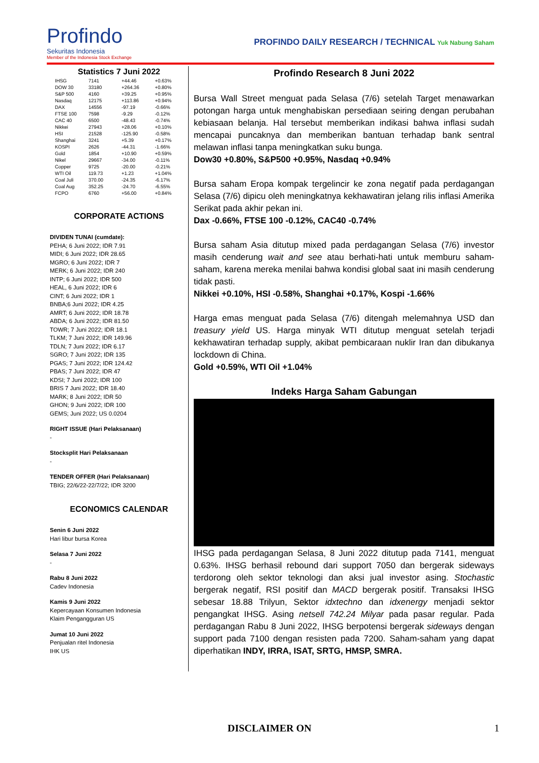Profindo
Sekuritas Indonesia
Member of the Indonesia Stock Exchange
PROFINDO DAILY RESEARCH / TECHNICAL Yuk Nabung Saham
Statistics 7 Juni 2022
| IHSG | 7141 | +44.46 | +0.63% |
| DOW 30 | 33180 | +264.36 | +0.80% |
| S&P 500 | 4160 | +39.25 | +0.95% |
| Nasdaq | 12175 | +113.86 | +0.94% |
| DAX | 14556 | -97.19 | -0.66% |
| FTSE 100 | 7598 | -9.29 | -0.12% |
| CAC 40 | 6500 | -48.43 | -0.74% |
| Nikkei | 27943 | +28.06 | +0.10% |
| HSI | 21528 | -125.90 | -0.58% |
| Shanghai | 3241 | +5.39 | +0.17% |
| KOSPI | 2626 | -44.31 | -1.66% |
| Gold | 1854 | +10.90 | +0.59% |
| Nikel | 29667 | -34.00 | -0.11% |
| Copper | 9725 | -20.00 | -0.21% |
| WTI Oil | 119.73 | +1.23 | +1.04% |
| Coal Juli | 370.00 | -24.35 | -6.17% |
| Coal Aug | 352.25 | -24.70 | -6.55% |
| FCPO | 6760 | +56.00 | +0.84% |
CORPORATE ACTIONS
DIVIDEN TUNAI (cumdate):
PEHA; 6 Juni 2022; IDR 7.91
MIDI; 6 Juni 2022; IDR 28.65
MGRO; 6 Juni 2022; IDR 7
MERK; 6 Juni 2022; IDR 240
INTP; 6 Juni 2022; IDR 500
HEAL, 6 Juni 2022; IDR 6
CINT; 6 Juni 2022; IDR 1
BNBA;6 Juni 2022; IDR 4.25
AMRT; 6 Juni 2022; IDR 18.78
ABDA; 6 Juni 2022; IDR 81.50
TOWR; 7 Juni 2022; IDR 18.1
TLKM; 7 Juni 2022; IDR 149.96
TDLN; 7 Juni 2022; IDR 6.17
SGRO; 7 Juni 2022; IDR 135
PGAS; 7 Juni 2022; IDR 124.42
PBAS; 7 Juni 2022; IDR 47
KDSI; 7 Juni 2022; IDR 100
BRIS 7 Juni 2022; IDR 18.40
MARK; 8 Juni 2022; IDR 50
GHON; 9 Juni 2022; IDR 100
GEMS; Juni 2022; US 0.0204
RIGHT ISSUE (Hari Pelaksanaan)
-
Stocksplit Hari Pelaksanaan
-
TENDER OFFER (Hari Pelaksanaan)
TBIG; 22/6/22-22/7/22; IDR 3200
ECONOMICS CALENDAR
Senin 6 Juni 2022
Hari libur bursa Korea
Selasa 7 Juni 2022
-
Rabu 8 Juni 2022
Cadev Indonesia
Kamis 9 Juni 2022
Kepercayaan Konsumen Indonesia
Klaim Pengangguran US
Jumat 10 Juni 2022
Penjualan ritel Indonesia
IHK US
Profindo Research 8 Juni 2022
Bursa Wall Street menguat pada Selasa (7/6) setelah Target menawarkan potongan harga untuk menghabiskan persediaan seiring dengan perubahan kebiasaan belanja. Hal tersebut memberikan indikasi bahwa inflasi sudah mencapai puncaknya dan memberikan bantuan terhadap bank sentral melawan inflasi tanpa meningkatkan suku bunga.
Dow30 +0.80%, S&P500 +0.95%, Nasdaq +0.94%
Bursa saham Eropa kompak tergelincir ke zona negatif pada perdagangan Selasa (7/6) dipicu oleh meningkatnya kekhawatiran jelang rilis inflasi Amerika Serikat pada akhir pekan ini.
Dax -0.66%, FTSE 100 -0.12%, CAC40 -0.74%
Bursa saham Asia ditutup mixed pada perdagangan Selasa (7/6) investor masih cenderung wait and see atau berhati-hati untuk memburu saham-saham, karena mereka menilai bahwa kondisi global saat ini masih cenderung tidak pasti.
Nikkei +0.10%, HSI -0.58%, Shanghai +0.17%, Kospi -1.66%
Harga emas menguat pada Selasa (7/6) ditengah melemahnya USD dan treasury yield US. Harga minyak WTI ditutup menguat setelah terjadi kekhawatiran terhadap supply, akibat pembicaraan nuklir Iran dan dibukanya lockdown di China.
Gold +0.59%, WTI Oil +1.04%
Indeks Harga Saham Gabungan
IHSG pada perdagangan Selasa, 8 Juni 2022 ditutup pada 7141, menguat 0.63%. IHSG berhasil rebound dari support 7050 dan bergerak sideways terdorong oleh sektor teknologi dan aksi jual investor asing. Stochastic bergerak negatif, RSI positif dan MACD bergerak positif. Transaksi IHSG sebesar 18.88 Trilyun, Sektor idxtechno dan idxenergy menjadi sektor pengangkat IHSG. Asing netsell 742.24 Milyar pada pasar regular. Pada perdagangan Rabu 8 Juni 2022, IHSG berpotensi bergerak sideways dengan support pada 7100 dengan resisten pada 7200. Saham-saham yang dapat diperhatikan INDY, IRRA, ISAT, SRTG, HMSP, SMRA.
DISCLAIMER ON 1